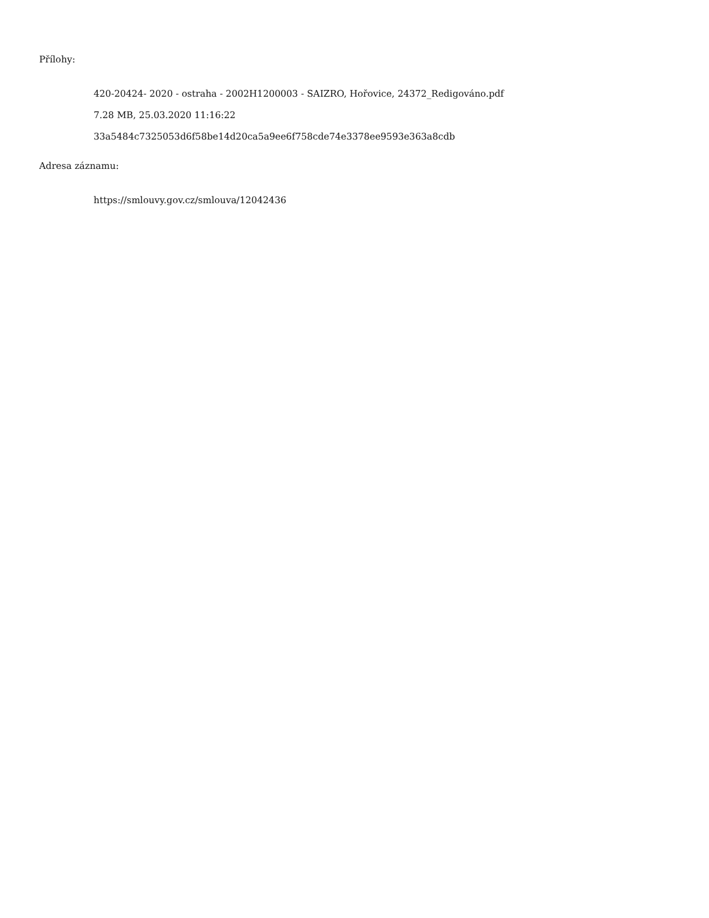Přílohy:
420-20424- 2020 - ostraha - 2002H1200003 - SAIZRO, Hořovice, 24372_Redigováno.pdf
7.28 MB, 25.03.2020 11:16:22
33a5484c7325053d6f58be14d20ca5a9ee6f758cde74e3378ee9593e363a8cdb
Adresa záznamu:
https://smlouvy.gov.cz/smlouva/12042436